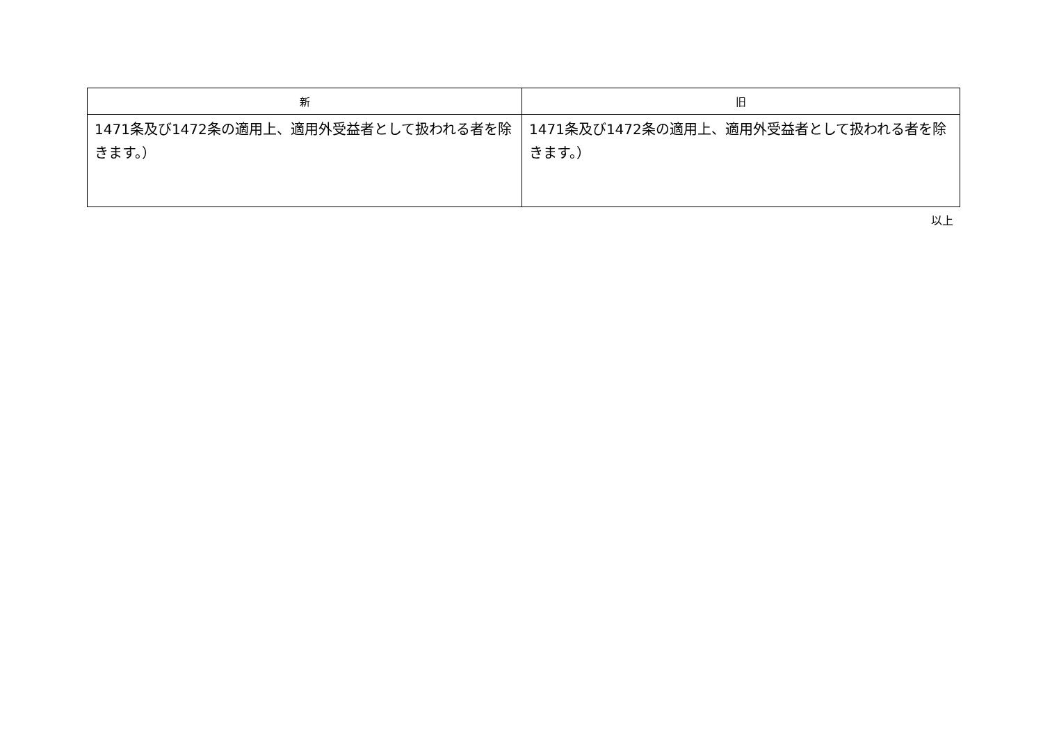| 新 | 旧 |
| --- | --- |
| 1471条及び1472条の適用上、適用外受益者として扱われる者を除きます。） | 1471条及び1472条の適用上、適用外受益者として扱われる者を除きます。） |
以上